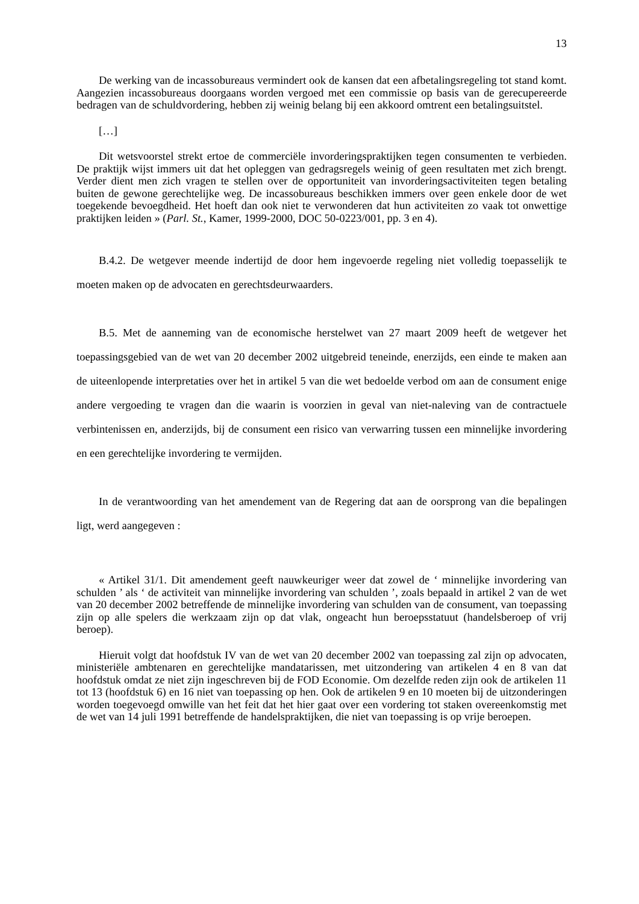13
De werking van de incassobureaus vermindert ook de kansen dat een afbetalingsregeling tot stand komt. Aangezien incassobureaus doorgaans worden vergoed met een commissie op basis van de gerecupereerde bedragen van de schuldvordering, hebben zij weinig belang bij een akkoord omtrent een betalingsuitstel.
[…]
Dit wetsvoorstel strekt ertoe de commerciële invorderingspraktijken tegen consumenten te verbieden. De praktijk wijst immers uit dat het opleggen van gedragsregels weinig of geen resultaten met zich brengt. Verder dient men zich vragen te stellen over de opportuniteit van invorderingsactiviteiten tegen betaling buiten de gewone gerechtelijke weg. De incassobureaus beschikken immers over geen enkele door de wet toegekende bevoegdheid. Het hoeft dan ook niet te verwonderen dat hun activiteiten zo vaak tot onwettige praktijken leiden » (Parl. St., Kamer, 1999-2000, DOC 50-0223/001, pp. 3 en 4).
B.4.2. De wetgever meende indertijd de door hem ingevoerde regeling niet volledig toepasselijk te moeten maken op de advocaten en gerechtsdeurwaarders.
B.5. Met de aanneming van de economische herstelwet van 27 maart 2009 heeft de wetgever het toepassingsgebied van de wet van 20 december 2002 uitgebreid teneinde, enerzijds, een einde te maken aan de uiteenlopende interpretaties over het in artikel 5 van die wet bedoelde verbod om aan de consument enige andere vergoeding te vragen dan die waarin is voorzien in geval van niet-naleving van de contractuele verbintenissen en, anderzijds, bij de consument een risico van verwarring tussen een minnelijke invordering en een gerechtelijke invordering te vermijden.
In de verantwoording van het amendement van de Regering dat aan de oorsprong van die bepalingen ligt, werd aangegeven :
« Artikel 31/1. Dit amendement geeft nauwkeuriger weer dat zowel de ‘ minnelijke invordering van schulden ’ als ‘ de activiteit van minnelijke invordering van schulden ’, zoals bepaald in artikel 2 van de wet van 20 december 2002 betreffende de minnelijke invordering van schulden van de consument, van toepassing zijn op alle spelers die werkzaam zijn op dat vlak, ongeacht hun beroepsstatuut (handelsberoep of vrij beroep).
Hieruit volgt dat hoofdstuk IV van de wet van 20 december 2002 van toepassing zal zijn op advocaten, ministeriële ambtenaren en gerechtelijke mandatarissen, met uitzondering van artikelen 4 en 8 van dat hoofdstuk omdat ze niet zijn ingeschreven bij de FOD Economie. Om dezelfde reden zijn ook de artikelen 11 tot 13 (hoofdstuk 6) en 16 niet van toepassing op hen. Ook de artikelen 9 en 10 moeten bij de uitzonderingen worden toegevoegd omwille van het feit dat het hier gaat over een vordering tot staken overeenkomstig met de wet van 14 juli 1991 betreffende de handelspraktijken, die niet van toepassing is op vrije beroepen.